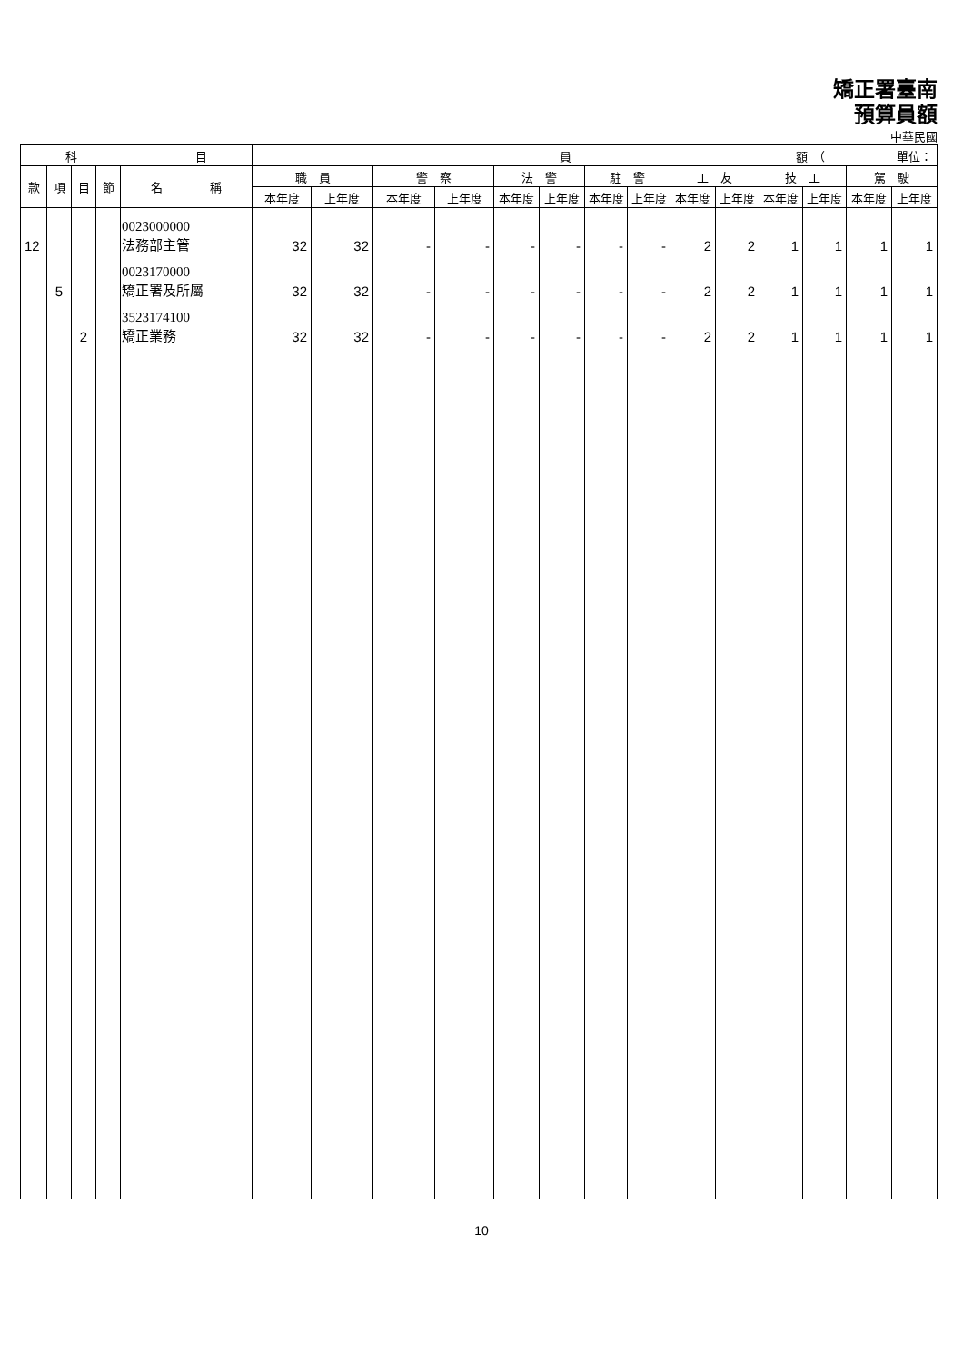矯正署臺南
預算員額
中華民國
| 科 目 | | | | | 員 額 （ 單位： | | | | | | | | | | | | | |
| --- | --- | --- | --- | --- | --- | --- | --- | --- | --- | --- | --- | --- | --- | --- | --- | --- | --- | --- |
| 款 | 項 | 目 | 節 | 名 稱 | 職 員 | | 警 察 | | 法 警 | | 駐 警 | | 工 友 | | 技 工 | | 駕 駛 | |
| | | | | | 本年度 | 上年度 | 本年度 | 上年度 | 本年度 | 上年度 | 本年度 | 上年度 | 本年度 | 上年度 | 本年度 | 上年度 | 本年度 | 上年度 |
| 12 | | | | 0023000000 法務部主管 | 32 | 32 | - | - | - | - | - | - | 2 | 2 | 1 | 1 | 1 | 1 |
| | 5 | | | 0023170000 矯正署及所屬 | 32 | 32 | - | - | - | - | - | - | 2 | 2 | 1 | 1 | 1 | 1 |
| | | 2 | | 3523174100 矯正業務 | 32 | 32 | - | - | - | - | - | - | 2 | 2 | 1 | 1 | 1 | 1 |
10